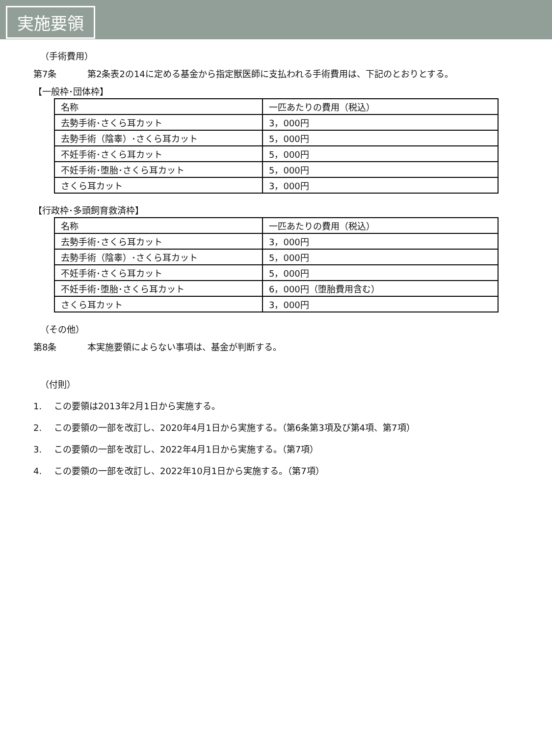実施要領
（手術費用）
第7条 第2条表2の14に定める基金から指定獣医師に支払われる手術費用は、下記のとおりとする。
【一般枠･団体枠】
| 名称 | 一匹あたりの費用（税込） |
| 去勢手術･さくら耳カット | 3，000円 |
| 去勢手術（陰睾）･さくら耳カット | 5，000円 |
| 不妊手術･さくら耳カット | 5，000円 |
| 不妊手術･堕胎･さくら耳カット | 5，000円 |
| さくら耳カット | 3，000円 |
【行政枠･多頭飼育救済枠】
| 名称 | 一匹あたりの費用（税込） |
| 去勢手術･さくら耳カット | 3，000円 |
| 去勢手術（陰睾）･さくら耳カット | 5，000円 |
| 不妊手術･さくら耳カット | 5，000円 |
| 不妊手術･堕胎･さくら耳カット | 6，000円（堕胎費用含む） |
| さくら耳カット | 3，000円 |
（その他）
第8条 本実施要領によらない事項は、基金が判断する。
（付則）
1. この要領は2013年2月1日から実施する。
2. この要領の一部を改訂し、2020年4月1日から実施する。（第6条第3項及び第4項、第7項）
3. この要領の一部を改訂し、2022年4月1日から実施する。（第7項）
4. この要領の一部を改訂し、2022年10月1日から実施する。（第7項）